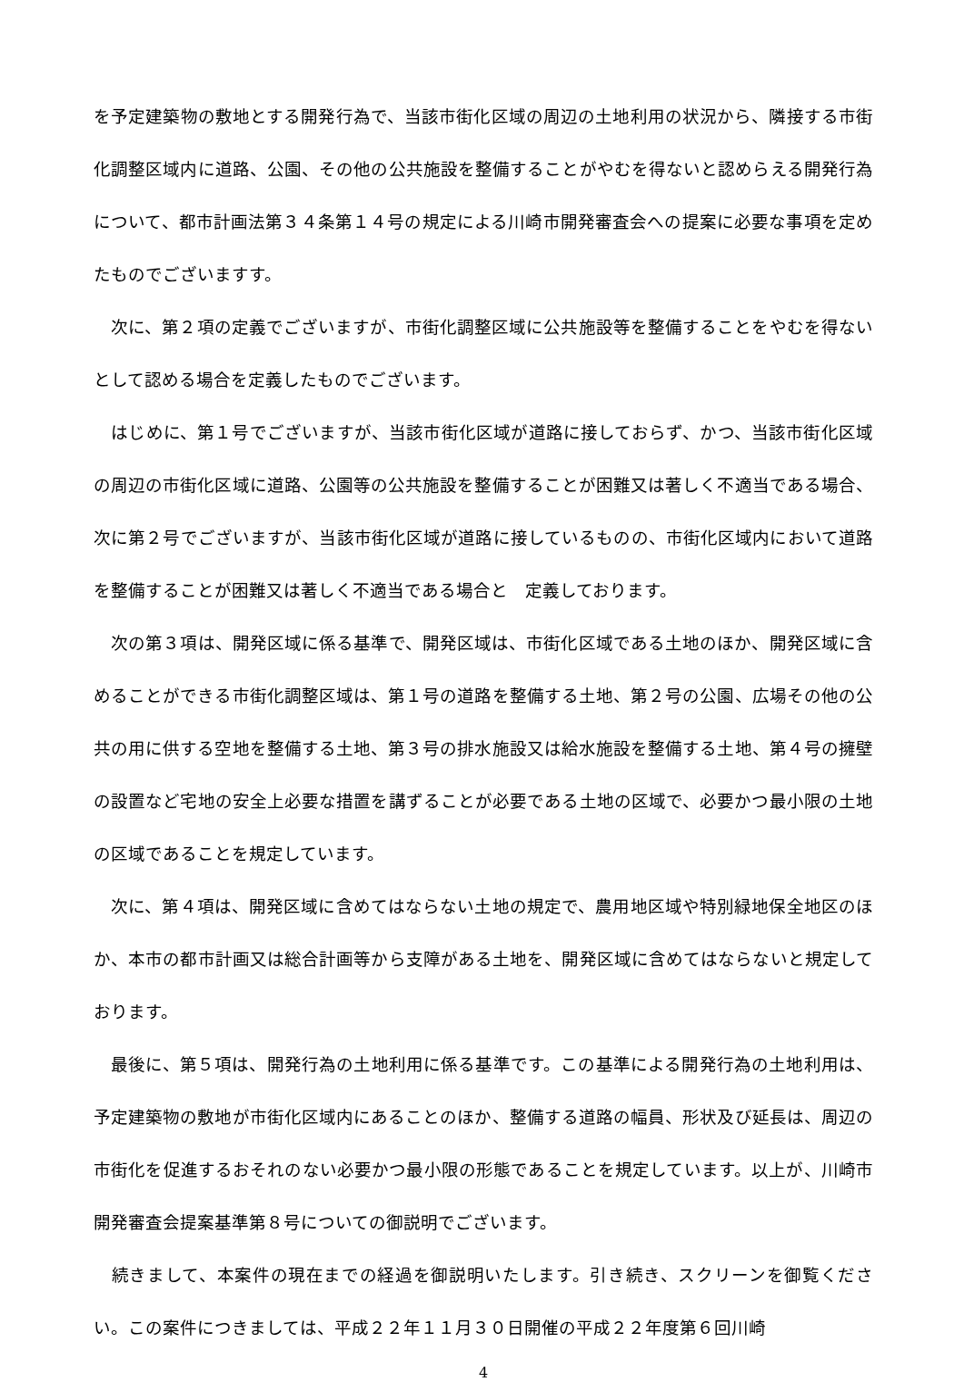を予定建築物の敷地とする開発行為で、当該市街化区域の周辺の土地利用の状況から、隣接する市街化調整区域内に道路、公園、その他の公共施設を整備することがやむを得ないと認めらえる開発行為について、都市計画法第３４条第１４号の規定による川崎市開発審査会への提案に必要な事項を定めたものでございますす。
　次に、第２項の定義でございますが、市街化調整区域に公共施設等を整備することをやむを得ないとして認める場合を定義したものでございます。
　はじめに、第１号でございますが、当該市街化区域が道路に接しておらず、かつ、当該市街化区域の周辺の市街化区域に道路、公園等の公共施設を整備することが困難又は著しく不適当である場合、次に第２号でございますが、当該市街化区域が道路に接しているものの、市街化区域内において道路を整備することが困難又は著しく不適当である場合と　定義しております。
　次の第３項は、開発区域に係る基準で、開発区域は、市街化区域である土地のほか、開発区域に含めることができる市街化調整区域は、第１号の道路を整備する土地、第２号の公園、広場その他の公共の用に供する空地を整備する土地、第３号の排水施設又は給水施設を整備する土地、第４号の擁壁の設置など宅地の安全上必要な措置を講ずることが必要である土地の区域で、必要かつ最小限の土地の区域であることを規定しています。
　次に、第４項は、開発区域に含めてはならない土地の規定で、農用地区域や特別緑地保全地区のほか、本市の都市計画又は総合計画等から支障がある土地を、開発区域に含めてはならないと規定しております。
　最後に、第５項は、開発行為の土地利用に係る基準です。この基準による開発行為の土地利用は、予定建築物の敷地が市街化区域内にあることのほか、整備する道路の幅員、形状及び延長は、周辺の市街化を促進するおそれのない必要かつ最小限の形態であることを規定しています。以上が、川崎市開発審査会提案基準第８号についての御説明でございます。
　続きまして、本案件の現在までの経過を御説明いたします。引き続き、スクリーンを御覧ください。この案件につきましては、平成２２年１１月３０日開催の平成２２年度第６回川崎
4